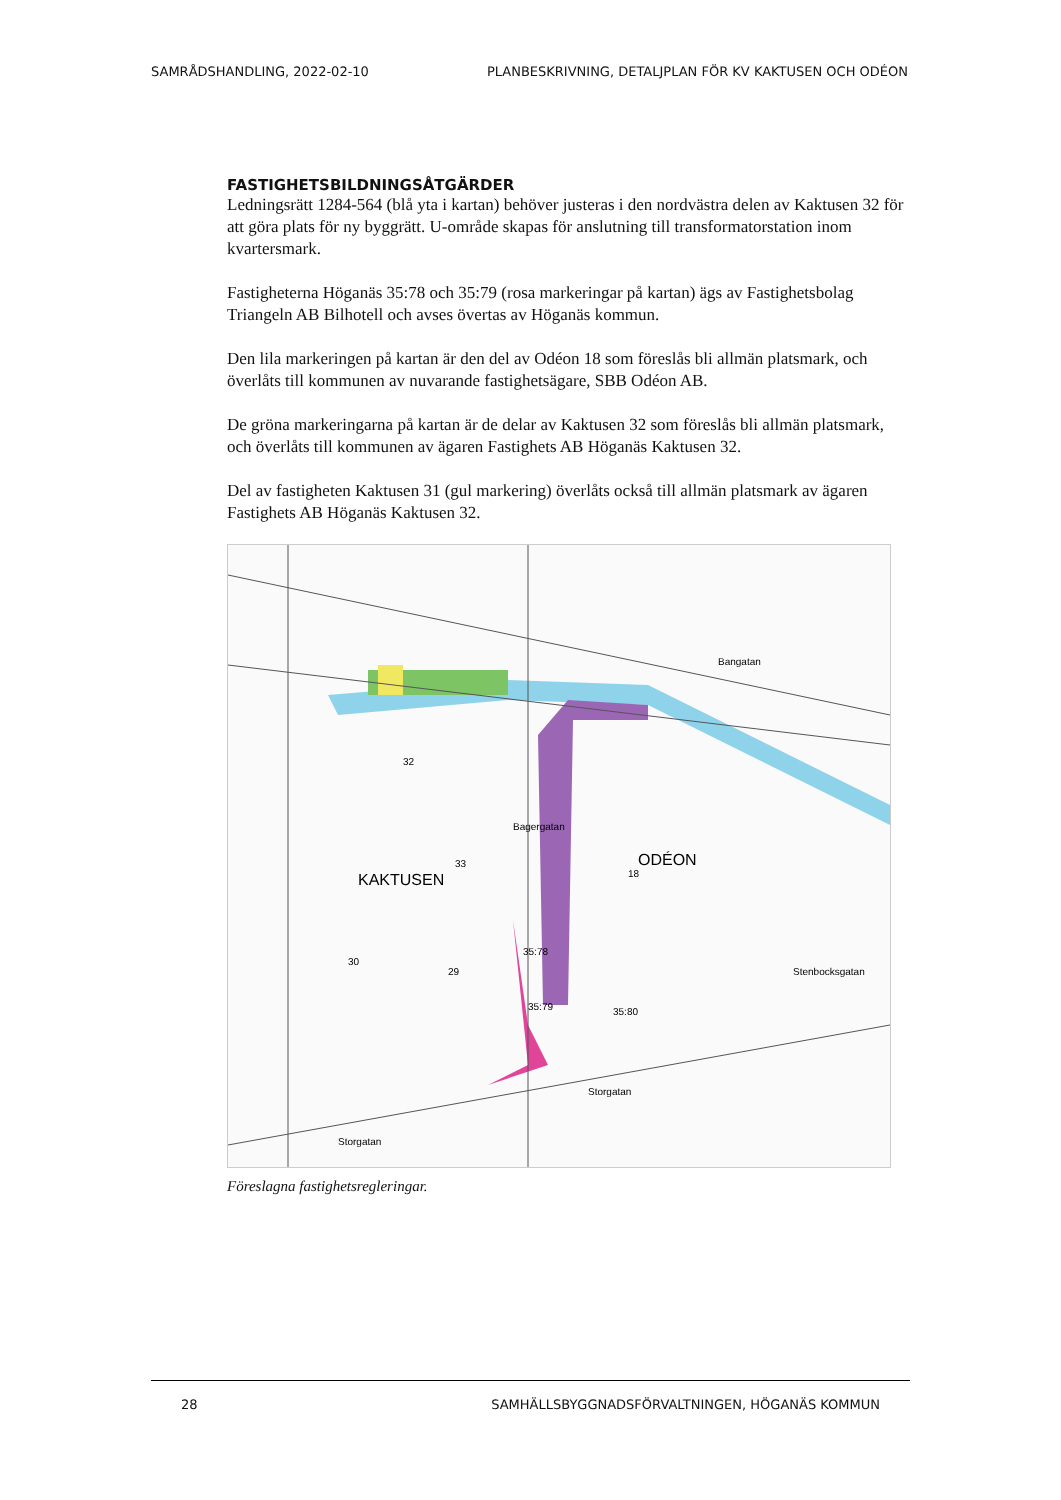SAMRÅDSHANDLING, 2022-02-10 PLANBESKRIVNING, DETALJPLAN FÖR KV KAKTUSEN OCH ODÉON
FASTIGHETSBILDNINGSÅTGÄRDER
Ledningsrätt 1284-564 (blå yta i kartan) behöver justeras i den nordvästra delen av Kaktusen 32 för att göra plats för ny byggrätt. U-område skapas för anslutning till transformatorstation inom kvartersmark.
Fastigheterna Höganäs 35:78 och 35:79 (rosa markeringar på kartan) ägs av Fastighetsbolag Triangeln AB Bilhotell och avses övertas av Höganäs kommun.
Den lila markeringen på kartan är den del av Odéon 18 som föreslås bli allmän platsmark, och överlåts till kommunen av nuvarande fastighetsägare, SBB Odéon AB.
De gröna markeringarna på kartan är de delar av Kaktusen 32 som föreslås bli allmän platsmark, och överlåts till kommunen av ägaren Fastighets AB Höganäs Kaktusen 32.
Del av fastigheten Kaktusen 31 (gul markering) överlåts också till allmän platsmark av ägaren Fastighets AB Höganäs Kaktusen 32.
KAKTUSEN
ODÉON
Bangatan
Storgatan
Storgatan
35:78
35:79
35:80
32
33
29
30
18
Bagergatan
Stenbocksgatan
Föreslagna fastighetsregleringar.
28 SAMHÄLLSBYGGNADSFÖRVALTNINGEN, HÖGANÄS KOMMUN